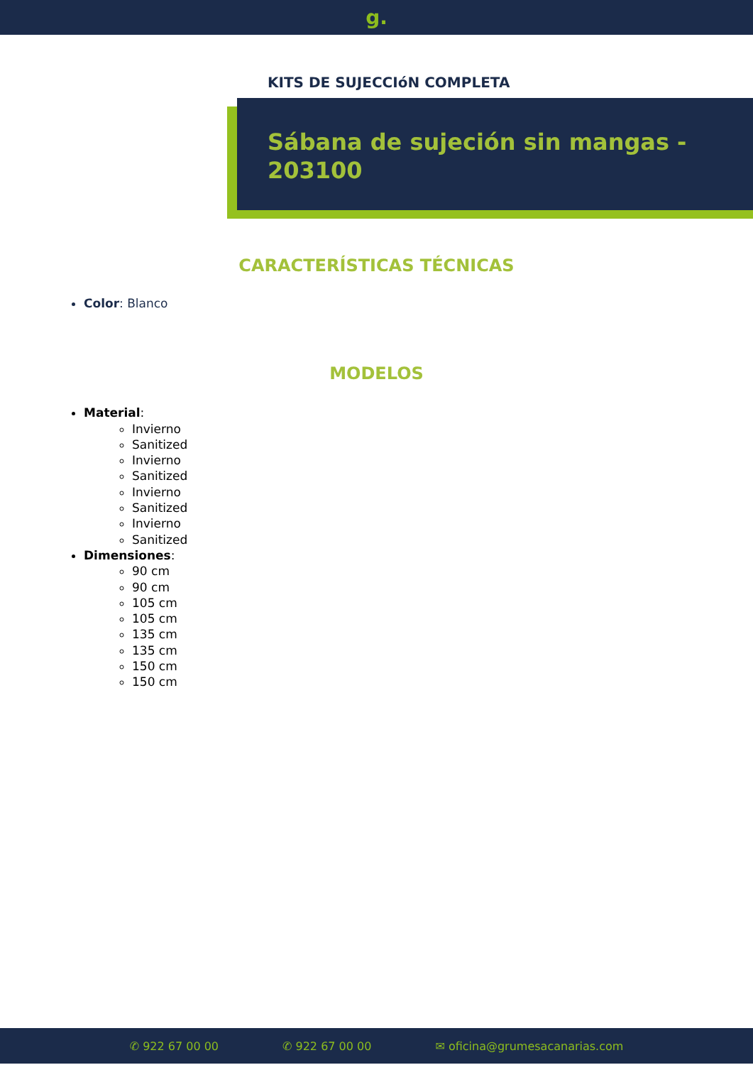g.
KITS DE SUJECCIóN COMPLETA
Sábana de sujeción sin mangas - 203100
CARACTERÍSTICAS TÉCNICAS
Color: Blanco
MODELOS
Material:
Invierno
Sanitized
Invierno
Sanitized
Invierno
Sanitized
Invierno
Sanitized
Dimensiones:
90 cm
90 cm
105 cm
105 cm
135 cm
135 cm
150 cm
150 cm
✆ 922 67 00 00 ✆ 922 67 00 00 ✉ oficina@grumesacanarias.com